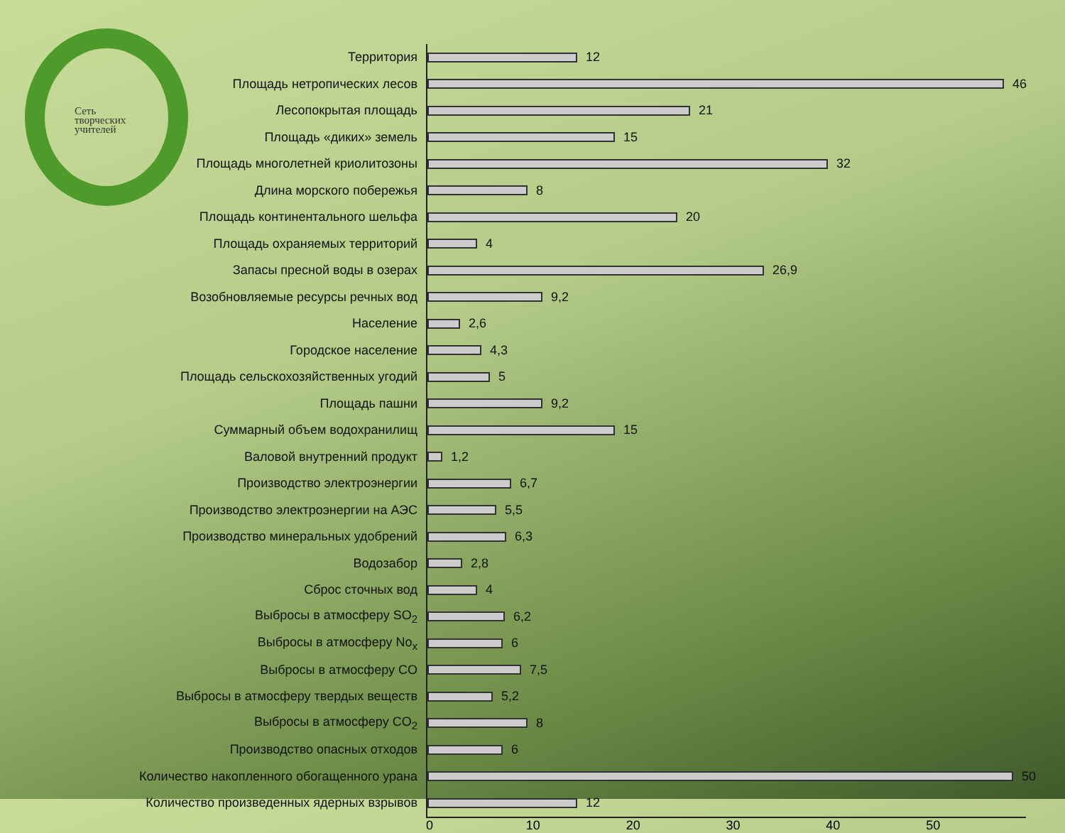Сеть
творческих
учителей
Территория
12
Площадь нетропических лесов
46
Лесопокрытая площадь
21
Площадь «диких» земель
15
Площадь многолетней криолитозоны
32
Длина морского побережья
8
Площадь континентального шельфа
20
Площадь охраняемых территорий
4
Запасы пресной воды в озерах
26,9
Возобновляемые ресурсы речных вод
9,2
Население
2,6
Городское население
4,3
Площадь сельскохозяйственных угодий
5
Площадь пашни
9,2
Суммарный объем водохранилищ
15
Валовой внутренний продукт
1,2
Производство электроэнергии
6,7
Производство электроэнергии на АЭС
5,5
Производство минеральных удобрений
6,3
Водозабор
2,8
Сброс сточных вод
4
Выбросы в атмосферу SO<sub>2</sub>
6,2
Выбросы в атмосферу No<sub>x</sub>
6
Выбросы в атмосферу CO
7,5
Выбросы в атмосферу твердых веществ
5,2
Выбросы в атмосферу CO<sub>2</sub>
8
Производство опасных отходов
6
Количество накопленного обогащенного урана
50
Количество произведенных ядерных взрывов
12
0 10 20 30 40 50